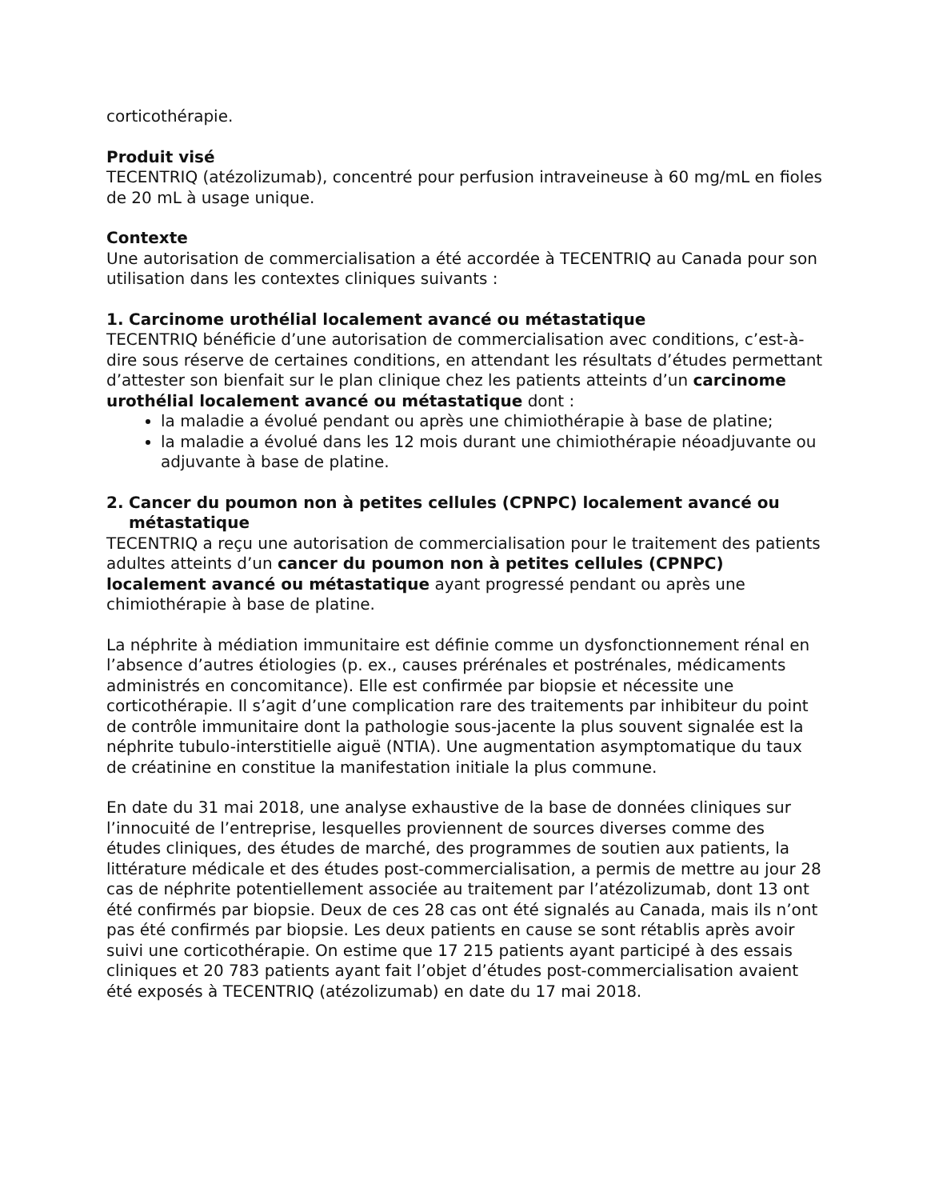corticothérapie.
Produit visé
TECENTRIQ (atézolizumab), concentré pour perfusion intraveineuse à 60 mg/mL en fioles de 20 mL à usage unique.
Contexte
Une autorisation de commercialisation a été accordée à TECENTRIQ au Canada pour son utilisation dans les contextes cliniques suivants :
1. Carcinome urothélial localement avancé ou métastatique
TECENTRIQ bénéficie d’une autorisation de commercialisation avec conditions, c’est-à-dire sous réserve de certaines conditions, en attendant les résultats d’études permettant d’attester son bienfait sur le plan clinique chez les patients atteints d’un carcinome urothélial localement avancé ou métastatique dont :
la maladie a évolué pendant ou après une chimiothérapie à base de platine;
la maladie a évolué dans les 12 mois durant une chimiothérapie néoadjuvante ou adjuvante à base de platine.
2. Cancer du poumon non à petites cellules (CPNPC) localement avancé ou métastatique
TECENTRIQ a reçu une autorisation de commercialisation pour le traitement des patients adultes atteints d’un cancer du poumon non à petites cellules (CPNPC) localement avancé ou métastatique ayant progressé pendant ou après une chimiothérapie à base de platine.
La néphrite à médiation immunitaire est définie comme un dysfonctionnement rénal en l’absence d’autres étiologies (p. ex., causes prérénales et postrénales, médicaments administrés en concomitance). Elle est confirmée par biopsie et nécessite une corticothérapie. Il s’agit d’une complication rare des traitements par inhibiteur du point de contrôle immunitaire dont la pathologie sous-jacente la plus souvent signalée est la néphrite tubulo-interstitielle aiguë (NTIA). Une augmentation asymptomatique du taux de créatinine en constitue la manifestation initiale la plus commune.
En date du 31 mai 2018, une analyse exhaustive de la base de données cliniques sur l’innocuité de l’entreprise, lesquelles proviennent de sources diverses comme des études cliniques, des études de marché, des programmes de soutien aux patients, la littérature médicale et des études post-commercialisation, a permis de mettre au jour 28 cas de néphrite potentiellement associée au traitement par l’atézolizumab, dont 13 ont été confirmés par biopsie. Deux de ces 28 cas ont été signalés au Canada, mais ils n’ont pas été confirmés par biopsie. Les deux patients en cause se sont rétablis après avoir suivi une corticothérapie. On estime que 17 215 patients ayant participé à des essais cliniques et 20 783 patients ayant fait l’objet d’études post-commercialisation avaient été exposés à TECENTRIQ (atézolizumab) en date du 17 mai 2018.